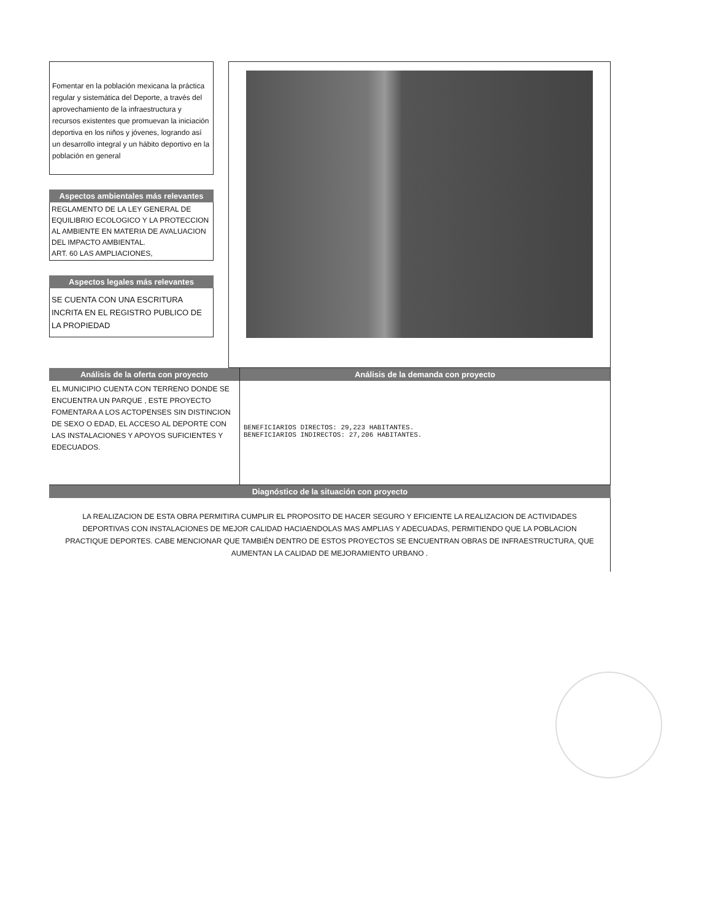Fomentar en la población mexicana la práctica regular y sistemática del Deporte, a través del aprovechamiento de la infraestructura y recursos existentes que promuevan la iniciación deportiva en los niños y jóvenes, logrando así un desarrollo integral y un hábito deportivo en la población en general
Aspectos ambientales más relevantes
REGLAMENTO DE LA LEY GENERAL DE EQUILIBRIO ECOLOGICO Y LA PROTECCION AL AMBIENTE EN MATERIA DE AVALUACION DEL IMPACTO AMBIENTAL.
ART. 60 LAS AMPLIACIONES,
Aspectos legales más relevantes
SE CUENTA CON UNA ESCRITURA INCRITA EN EL REGISTRO PUBLICO DE LA PROPIEDAD
Análisis de la oferta con proyecto
EL MUNICIPIO CUENTA CON TERRENO DONDE SE ENCUENTRA UN PARQUE , ESTE PROYECTO FOMENTARA A LOS ACTOPENSES SIN DISTINCION DE SEXO O EDAD, EL ACCESO AL DEPORTE CON LAS INSTALACIONES Y APOYOS SUFICIENTES Y EDECUADOS.
Análisis de la demanda con proyecto
BENEFICIARIOS DIRECTOS: 29,223 HABITANTES.
BENEFICIARIOS INDIRECTOS: 27,206 HABITANTES.
Diagnóstico de la situación con proyecto
LA REALIZACION DE ESTA OBRA PERMITIRA CUMPLIR EL PROPOSITO DE HACER SEGURO Y EFICIENTE LA REALIZACION DE ACTIVIDADES DEPORTIVAS CON INSTALACIONES DE MEJOR CALIDAD HACIAENDOLAS MAS AMPLIAS Y ADECUADAS, PERMITIENDO QUE LA POBLACION PRACTIQUE DEPORTES. CABE MENCIONAR QUE TAMBIÉN DENTRO DE ESTOS PROYECTOS SE ENCUENTRAN OBRAS DE INFRAESTRUCTURA, QUE AUMENTAN LA CALIDAD DE MEJORAMIENTO URBANO .